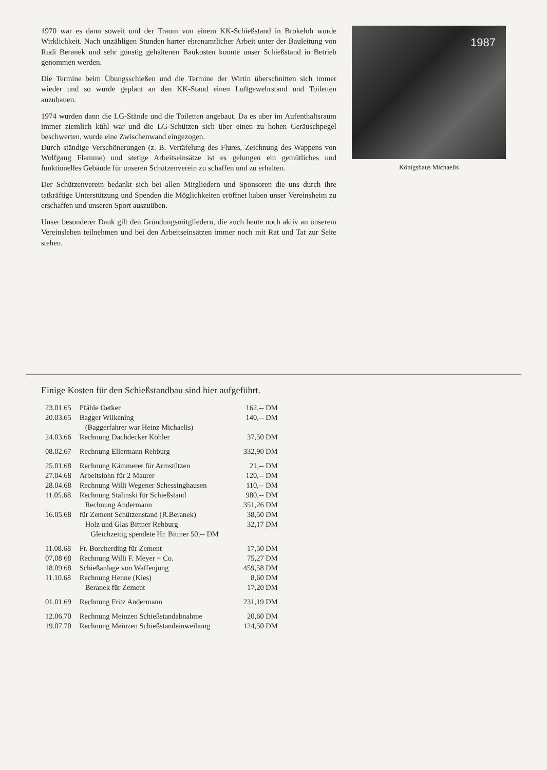1970 war es dann soweit und der Traum von einem KK-Schießstand in Brokeloh wurde Wirklichkeit. Nach unzähligen Stunden harter ehrenamtlicher Arbeit unter der Bauleitung von Rudi Beranek und sehr günstig gehaltenen Baukosten konnte unser Schießstand in Betrieb genommen werden.
Die Termine beim Übungsschießen und die Termine der Wirtin überschnitten sich immer wieder und so wurde geplant an den KK-Stand einen Luftgewehrstand und Toiletten anzubauen.
1974 wurden dann die LG-Stände und die Toiletten angebaut. Da es aber im Aufenthaltsraum immer ziemlich kühl war und die LG-Schützen sich über einen zu hohen Geräuschpegel beschwerten, wurde eine Zwischenwand eingezogen.
Durch ständige Verschönerungen (z. B. Vertäfelung des Flures, Zeichnung des Wappens von Wolfgang Flamme) und stetige Arbeitseinsätze ist es gelungen ein gemütliches und funktionelles Gebäude für unseren Schützenverein zu schaffen und zu erhalten.
Der Schützenverein bedankt sich bei allen Mitgliedern und Sponsoren die uns durch ihre tatkräftige Unterstützung und Spenden die Möglichkeiten eröffnet haben unser Vereinsheim zu erschaffen und unseren Sport auszuüben.
Unser besonderer Dank gilt den Gründungsmitgliedern, die auch heute noch aktiv an unserem Vereinsleben teilnehmen und bei den Arbeitseinsätzen immer noch mit Rat und Tat zur Seite stehen.
1987
Königshaus Michaelis
Einige Kosten für den Schießstandbau sind hier aufgeführt.
| 23.01.65 | Pfähle Oetker | 162,-- DM |
| 20.03.65 | Bagger Wilkening | 140,-- DM |
| | (Baggerfahrer war Heinz Michaelis) | |
| 24.03.66 | Rechnung Dachdecker Köhler | 37,50 DM |
| 08.02.67 | Rechnung Ellermann Rehburg | 332,90 DM |
| 25.01.68 | Rechnung Kämmerer für Armstützen | 21,-- DM |
| 27.04.68 | Arbeitslohn für 2 Maurer | 120,-- DM |
| 28.04.68 | Rechnung Willi Wegener Schessinghausen | 110,-- DM |
| 11.05.68 | Rechnung Stalinski für Schießstand | 980,-- DM |
| | Rechnung Andermann | 351,26 DM |
| 16.05.68 | für Zement Schützenstand (R.Beranek) | 38,50 DM |
| | Holz und Glas Bittner Rehburg | 32,17 DM |
| | Gleichzeitig spendete Hr. Bittner 50,-- DM | |
| 11.08.68 | Fr. Borcherding für Zement | 17,50 DM |
| 07,08 68 | Rechnung Willi F. Meyer + Co. | 75,27 DM |
| 18.09.68 | Schießanlage von Waffenjung | 459,58 DM |
| 11.10.68 | Rechnung Henne (Kies) | 8,60 DM |
| | Beranek für Zement | 17,20 DM |
| 01.01.69 | Rechnung Fritz Andermann | 231,19 DM |
| 12.06.70 | Rechnung Meinzen Schießstandabnahme | 20,60 DM |
| 19.07.70 | Rechnung Meinzen Schießstandeinweihung | 124,50 DM |